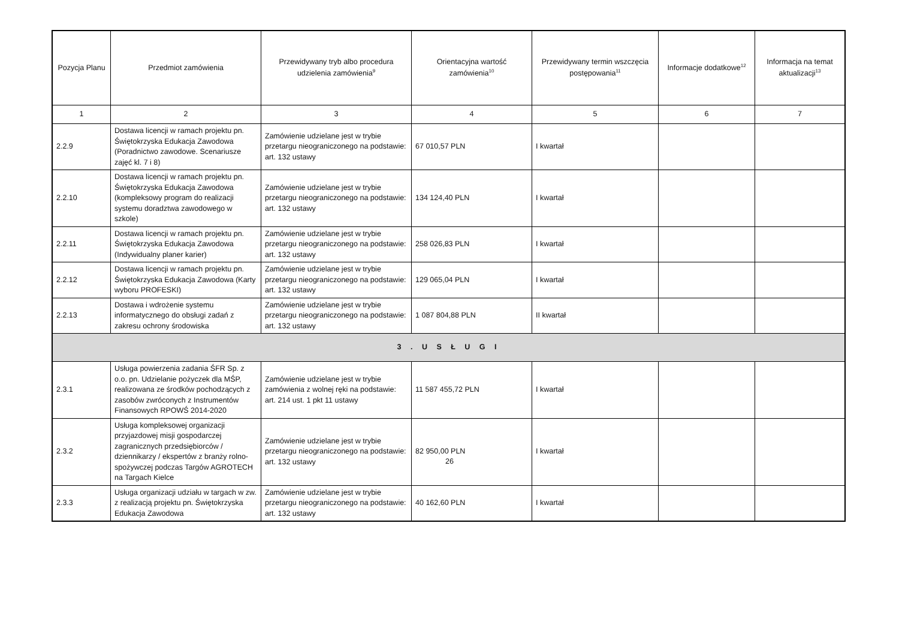| Pozycja Planu | Przedmiot zamówienia | Przewidywany tryb albo procedura udzielenia zamówienia<sup>9</sup> | Orientacyjna wartość zamówienia<sup>10</sup> | Przewidywany termin wszczęcia postępowania<sup>11</sup> | Informacje dodatkowe<sup>12</sup> | Informacja na temat aktualizacji<sup>13</sup> |
| --- | --- | --- | --- | --- | --- | --- |
| 1 | 2 | 3 | 4 | 5 | 6 | 7 |
| 2.2.9 | Dostawa licencji w ramach projektu pn. Świętokrzyska Edukacja Zawodowa (Poradnictwo zawodowe. Scenariusze zajęć kl. 7 i 8) | Zamówienie udzielane jest w trybie przetargu nieograniczonego na podstawie: art. 132 ustawy | 67 010,57 PLN | I kwartał | | |
| 2.2.10 | Dostawa licencji w ramach projektu pn. Świętokrzyska Edukacja Zawodowa (kompleksowy program do realizacji systemu doradztwa zawodowego w szkole) | Zamówienie udzielane jest w trybie przetargu nieograniczonego na podstawie: art. 132 ustawy | 134 124,40 PLN | I kwartał | | |
| 2.2.11 | Dostawa licencji w ramach projektu pn. Świętokrzyska Edukacja Zawodowa (Indywidualny planer karier) | Zamówienie udzielane jest w trybie przetargu nieograniczonego na podstawie: art. 132 ustawy | 258 026,83 PLN | I kwartał | | |
| 2.2.12 | Dostawa licencji w ramach projektu pn. Świętokrzyska Edukacja Zawodowa (Karty wyboru PROFESKI) | Zamówienie udzielane jest w trybie przetargu nieograniczonego na podstawie: art. 132 ustawy | 129 065,04 PLN | I kwartał | | |
| 2.2.13 | Dostawa i wdrożenie systemu informatycznego do obsługi zadań z zakresu ochrony środowiska | Zamówienie udzielane jest w trybie przetargu nieograniczonego na podstawie: art. 132 ustawy | 1 087 804,88 PLN | II kwartał | | |
| 3 . U S Ł U G I | | | | | | |
| 2.3.1 | Usługa powierzenia zadania ŚFR Sp. z o.o. pn. Udzielanie pożyczek dla MŚP, realizowana ze środków pochodzących z zasobów zwróconych z Instrumentów Finansowych RPOWŚ 2014-2020 | Zamówienie udzielane jest w trybie zamówienia z wolnej ręki na podstawie: art. 214 ust. 1 pkt 11 ustawy | 11 587 455,72 PLN | I kwartał | | |
| 2.3.2 | Usługa kompleksowej organizacji przyjazdowej misji gospodarczej zagranicznych przedsiębiorców / dziennikarzy / ekspertów z branży rolno-spożywczej podczas Targów AGROTECH na Targach Kielce | Zamówienie udzielane jest w trybie przetargu nieograniczonego na podstawie: art. 132 ustawy | 82 950,00 PLN | I kwartał | | |
| 2.3.3 | Usługa organizacji udziału w targach w zw. z realizacją projektu pn. Świętokrzyska Edukacja Zawodowa | Zamówienie udzielane jest w trybie przetargu nieograniczonego na podstawie: art. 132 ustawy | 40 162,60 PLN | I kwartał | | |
26